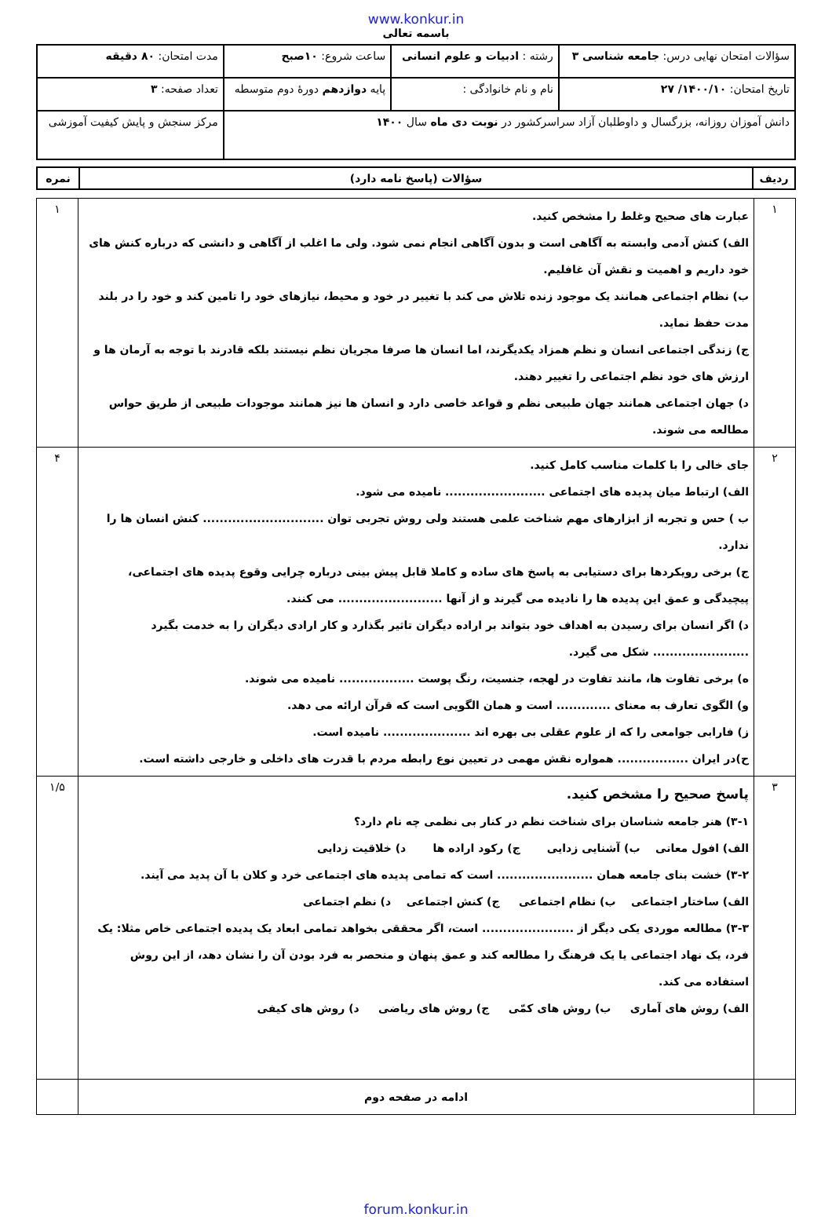www.konkur.in
باسمه تعالی
| سؤالات امتحان نهایی درس: جامعه شناسی ۳ | رشته : ادبیات و علوم انسانی | ساعت شروع: ۱۰صبح | مدت امتحان: ۸۰ دقیقه |
| تاریخ امتحان: ۱۴۰۰/۱۰/ ۲۷ | نام و نام خانوادگی : | پایه دوازدهم دورهٔ دوم متوسطه | تعداد صفحه: ۳ |
| دانش آموزان روزانه، بزرگسال و داوطلبان آزاد سراسرکشور در نوبت دی ماه سال ۱۴۰۰ | | | مرکز سنجش و پایش کیفیت آموزشی |
| ردیف | سؤالات (پاسخ نامه دارد) | نمره |
| --- | --- | --- |
| ۱ | عبارت های صحیح وغلط را مشخص کنید. الف) کنش آدمی وابسته به آگاهی است و بدون آگاهی انجام نمی شود. ولی ما اغلب از آگاهی و دانشی که درباره کنش های خود داریم و اهمیت و نقش آن غافلیم. ب) نظام اجتماعی همانند یک موجود زنده تلاش می کند با تغییر در خود و محیط، نیازهای خود را تامین کند و خود را در بلند مدت حفظ نماید. ج) زندگی اجتماعی انسان و نظم همزاد یکدیگرند، اما انسان ها صرفا مجریان نظم نیستند بلکه قادرند با توجه به آرمان ها و ارزش های خود نظم اجتماعی را تغییر دهند. د) جهان اجتماعی همانند جهان طبیعی نظم و قواعد خاصی دارد و انسان ها نیز همانند موجودات طبیعی از طریق حواس مطالعه می شوند. | ۱ |
| ۲ | جای خالی را با کلمات مناسب کامل کنید. الف) ارتباط میان پدیده های اجتماعی ........................ نامیده می شود. ب ) حس و تجربه از ابزارهای مهم شناخت علمی هستند ولی روش تجربی توان ............................. کنش انسان ها را ندارد. ج) برخی رویکردها برای دستیابی به پاسخ های ساده و کاملا قابل پیش بینی درباره چرایی وقوع پدیده های اجتماعی، پیچیدگی و عمق این پدیده ها را نادیده می گیرند و از آنها ......................... می کنند. د) اگر انسان برای رسیدن به اهداف خود بتواند بر اراده دیگران تاثیر بگذارد و کار ارادی دیگران را به خدمت بگیرد ....................... شکل می گیرد. ه) برخی تفاوت ها، مانند تفاوت در لهجه، جنسیت، رنگ پوست .................. نامیده می شوند. و) الگوی تعارف به معنای ............. است و همان الگویی است که قرآن ارائه می دهد. ز) فارابی جوامعی را که از علوم عقلی بی بهره اند ..................... نامیده است. ح)در ایران ................. همواره نقش مهمی در تعیین نوع رابطه مردم با قدرت های داخلی و خارجی داشته است. | ۴ |
| ۳ | پاسخ صحیح را مشخص کنید. ۳-۱) هنر جامعه شناسان برای شناخت نظم در کنار بی نظمی چه نام دارد؟ الف) افول معانی ب) آشنایی زدایی ج) رکود اراده ها د) خلاقیت زدایی ۳-۲) خشت بنای جامعه همان ....................... است که تمامی پدیده های اجتماعی خرد و کلان با آن پدید می آیند. الف) ساختار اجتماعی ب) نظام اجتماعی ج) کنش اجتماعی د) نظم اجتماعی ۳-۳) مطالعه موردی یکی دیگر از ...................... است، اگر محققی بخواهد تمامی ابعاد یک پدیده اجتماعی خاص مثلا: یک فرد، یک نهاد اجتماعی یا یک فرهنگ را مطالعه کند و عمق پنهان و منحصر به فرد بودن آن را نشان دهد، از این روش استفاده می کند. الف) روش های آماری ب) روش های کمّی ج) روش های ریاضی د) روش های کیفی | ۱/۵ |
| | ادامه در صفحه دوم | |
forum.konkur.in